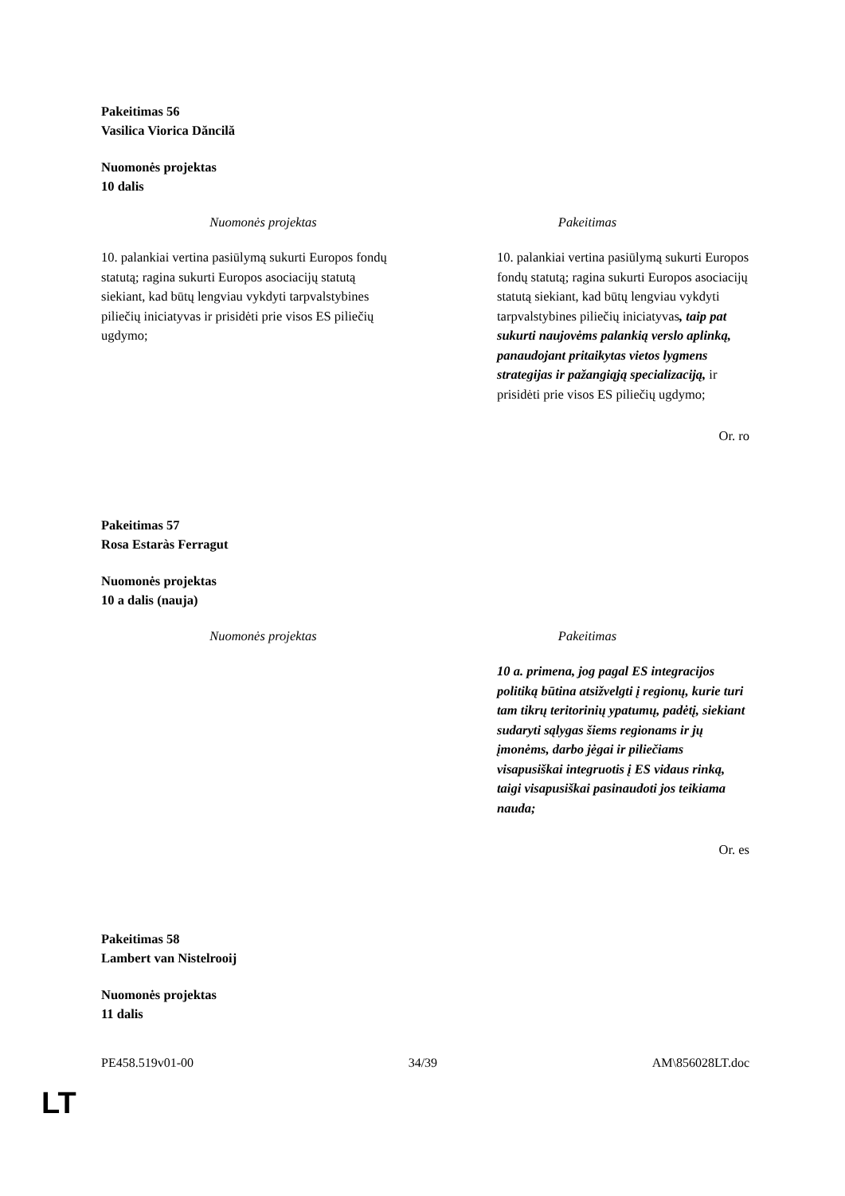Pakeitimas 56
Vasilica Viorica Dăncilă
Nuomonės projektas
10 dalis
| Nuomonės projektas | Pakeitimas |
| --- | --- |
| 10. palankiai vertina pasiūlymą sukurti Europos fondų statutą; ragina sukurti Europos asociacijų statutą siekiant, kad būtų lengviau vykdyti tarpvalstybines piliečių iniciatyvas ir prisidėti prie visos ES piliečių ugdymo; | 10. palankiai vertina pasiūlymą sukurti Europos fondų statutą; ragina sukurti Europos asociacijų statutą siekiant, kad būtų lengviau vykdyti tarpvalstybines piliečių iniciatyvas , taip pat sukurti naujovėms palankią verslo aplinką, panaudojant pritaikytas vietos lygmens strategijas ir pažangiąją specializaciją, ir prisidėti prie visos ES piliečių ugdymo; |
Or. ro
Pakeitimas 57
Rosa Estaràs Ferragut
Nuomonės projektas
10 a dalis (nauja)
| Nuomonės projektas | Pakeitimas |
| --- | --- |
| | 10 a. primena, jog pagal ES integracijos politiką būtina atsižvelgti į regionų, kurie turi tam tikrų teritorinių ypatumų, padėtį, siekiant sudaryti sąlygas šiems regionams ir jų įmonėms, darbo jėgai ir piliečiams visapusiškai integruotis į ES vidaus rinką, taigi visapusiškai pasinaudoti jos teikiama nauda; |
Or. es
Pakeitimas 58
Lambert van Nistelrooij
Nuomonės projektas
11 dalis
PE458.519v01-00 34/39 AM\856028LT.doc
LT